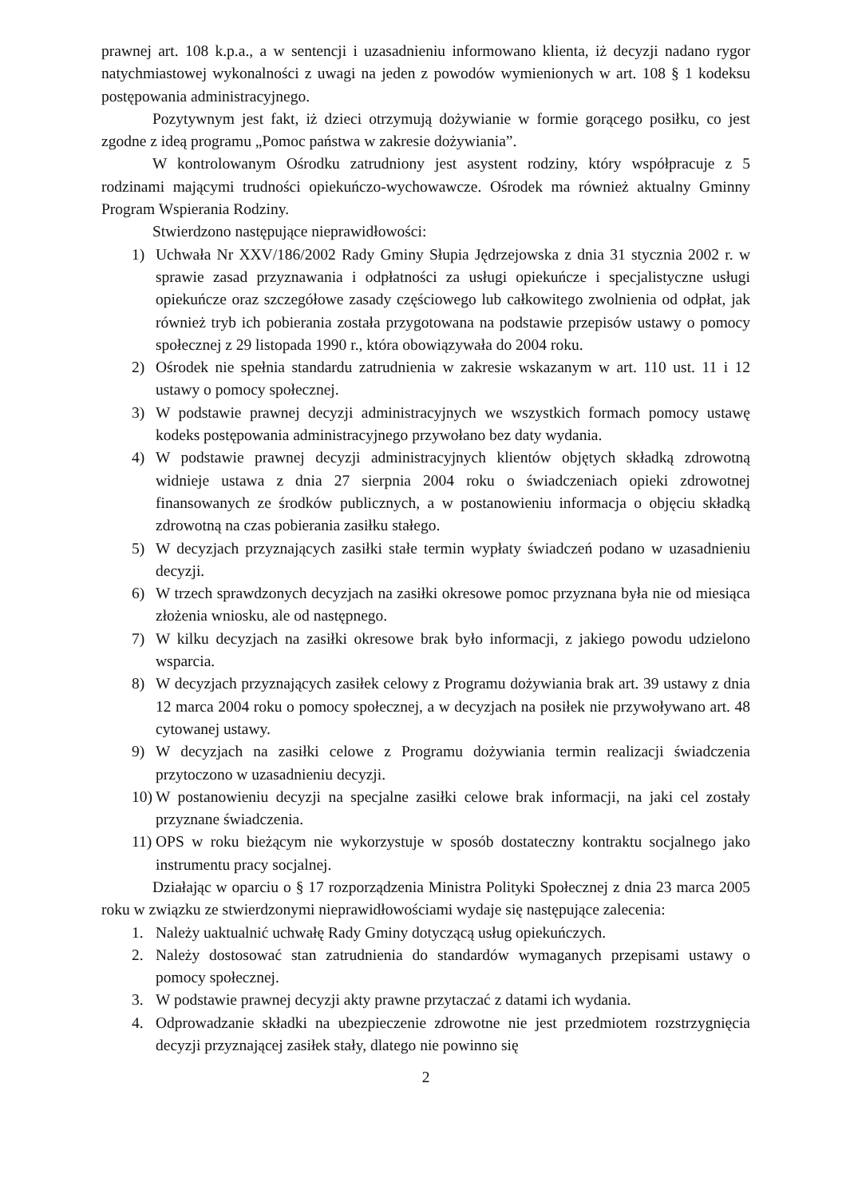prawnej art. 108 k.p.a., a w sentencji i uzasadnieniu informowano klienta, iż decyzji nadano rygor natychmiastowej wykonalności z uwagi na jeden z powodów wymienionych w art. 108 § 1 kodeksu postępowania administracyjnego.
Pozytywnym jest fakt, iż dzieci otrzymują dożywianie w formie gorącego posiłku, co jest zgodne z ideą programu „Pomoc państwa w zakresie dożywiania”.
W kontrolowanym Ośrodku zatrudniony jest asystent rodziny, który współpracuje z 5 rodzinami mającymi trudności opiekuńczo-wychowawcze. Ośrodek ma również aktualny Gminny Program Wspierania Rodziny.
Stwierdzono następujące nieprawidłowości:
1) Uchwała Nr XXV/186/2002 Rady Gminy Słupia Jędrzejowska z dnia 31 stycznia 2002 r. w sprawie zasad przyznawania i odpłatności za usługi opiekuńcze i specjalistyczne usługi opiekuńcze oraz szczegółowe zasady częściowego lub całkowitego zwolnienia od odpłat, jak również tryb ich pobierania została przygotowana na podstawie przepisów ustawy o pomocy społecznej z 29 listopada 1990 r., która obowiązywała do 2004 roku.
2) Ośrodek nie spełnia standardu zatrudnienia w zakresie wskazanym w art. 110 ust. 11 i 12 ustawy o pomocy społecznej.
3) W podstawie prawnej decyzji administracyjnych we wszystkich formach pomocy ustawę kodeks postępowania administracyjnego przywołano bez daty wydania.
4) W podstawie prawnej decyzji administracyjnych klientów objętych składką zdrowotną widnieje ustawa z dnia 27 sierpnia 2004 roku o świadczeniach opieki zdrowotnej finansowanych ze środków publicznych, a w postanowieniu informacja o objęciu składką zdrowotną na czas pobierania zasiłku stałego.
5) W decyzjach przyznających zasiłki stałe termin wypłaty świadczeń podano w uzasadnieniu decyzji.
6) W trzech sprawdzonych decyzjach na zasiłki okresowe pomoc przyznana była nie od miesiąca złożenia wniosku, ale od następnego.
7) W kilku decyzjach na zasiłki okresowe brak było informacji, z jakiego powodu udzielono wsparcia.
8) W decyzjach przyznających zasiłek celowy z Programu dożywiania brak art. 39 ustawy z dnia 12 marca 2004 roku o pomocy społecznej, a w decyzjach na posiłek nie przywoływano art. 48 cytowanej ustawy.
9) W decyzjach na zasiłki celowe z Programu dożywiania termin realizacji świadczenia przytoczono w uzasadnieniu decyzji.
10)
W postanowieniu decyzji na specjalne zasiłki celowe brak informacji, na jaki cel zostały przyznane świadczenia.
11)
OPS w roku bieżącym nie wykorzystuje w sposób dostateczny kontraktu socjalnego jako instrumentu pracy socjalnej.
Działając w oparciu o § 17 rozporządzenia Ministra Polityki Społecznej z dnia 23 marca 2005 roku w związku ze stwierdzonymi nieprawidłowościami wydaje się następujące zalecenia:
1. Należy uaktualnić uchwałę Rady Gminy dotyczącą usług opiekuńczych.
2. Należy dostosować stan zatrudnienia do standardów wymaganych przepisami ustawy o pomocy społecznej.
3. W podstawie prawnej decyzji akty prawne przytaczać z datami ich wydania.
4. Odprowadzanie składki na ubezpieczenie zdrowotne nie jest przedmiotem rozstrzygnięcia decyzji przyznającej zasiłek stały, dlatego nie powinno się
2